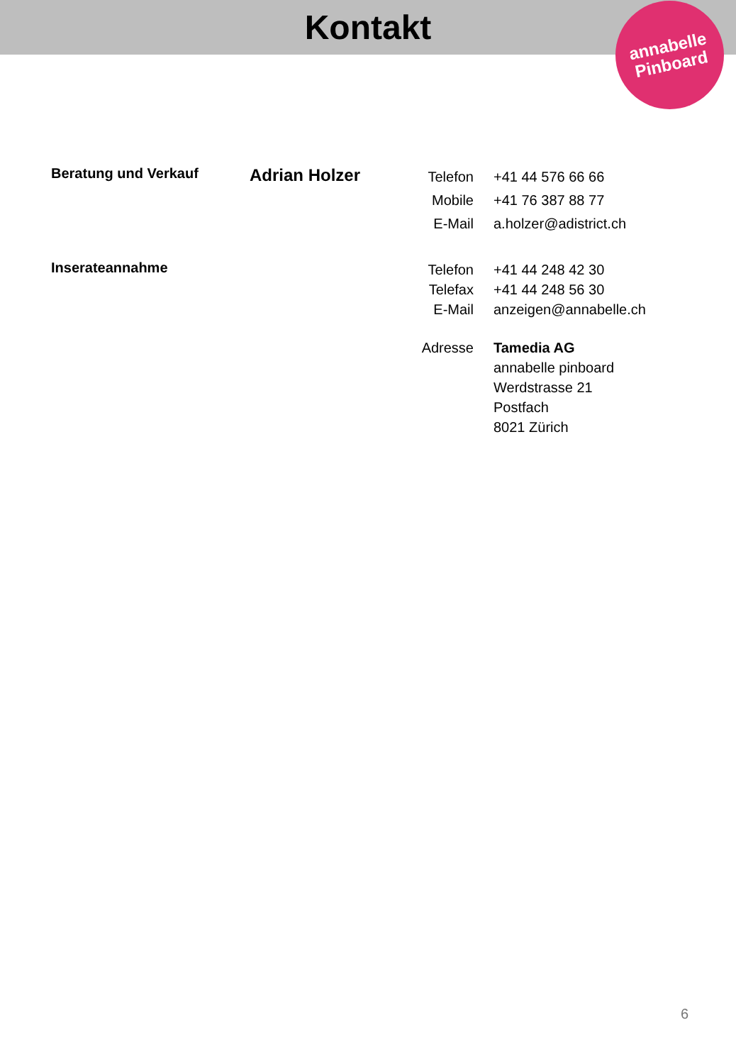Kontakt
annabelle
Pinboard
Beratung und Verkauf Adrian Holzer
Telefon
Mobile
E-Mail
+41 44 576 66 66
+41 76 387 88 77
a.holzer@adistrict.ch
Inserateannahme
Telefon
Telefax
E-Mail
+41 44 248 42 30
+41 44 248 56 30
anzeigen@annabelle.ch
Adresse
Tamedia AG
annabelle pinboard
Werdstrasse 21
Postfach
8021 Zürich
6